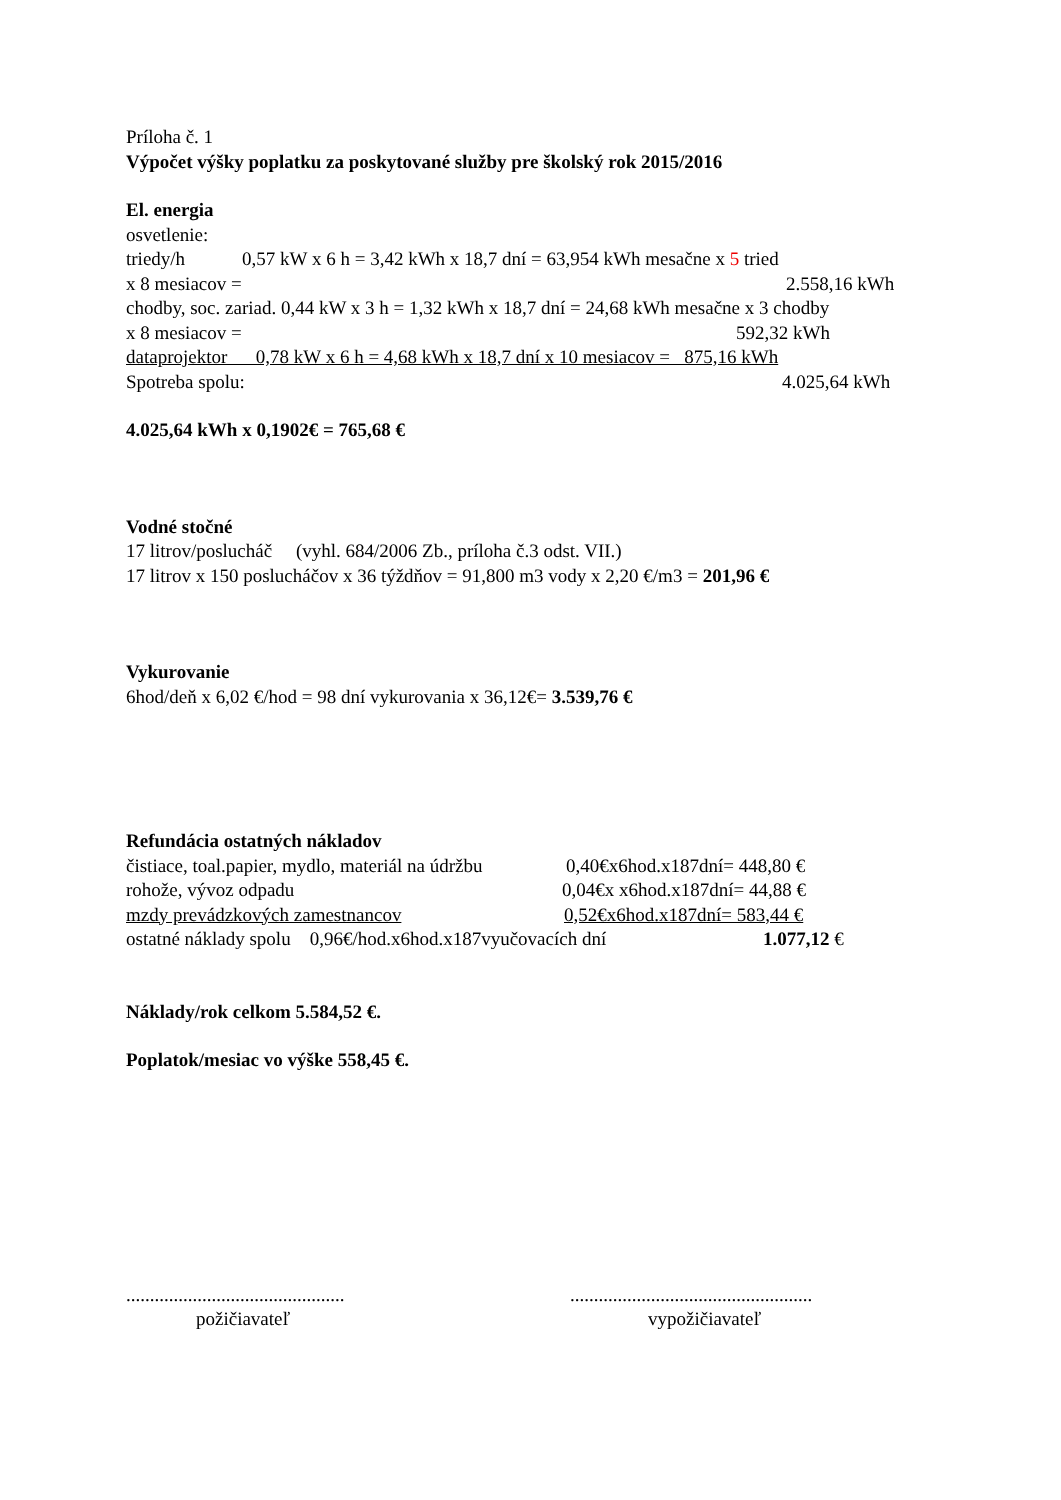Príloha č. 1
Výpočet výšky poplatku za poskytované služby pre školský rok 2015/2016
El. energia
osvetlenie:
triedy/h 0,57 kW x 6 h = 3,42 kWh x 18,7 dní = 63,954 kWh mesačne x 5 tried
x 8 mesiacov = 2.558,16 kWh
chodby, soc. zariad. 0,44 kW x 3 h = 1,32 kWh x 18,7 dní = 24,68 kWh mesačne x 3 chodby
x 8 mesiacov = 592,32 kWh
dataprojektor 0,78 kW x 6 h = 4,68 kWh x 18,7 dní x 10 mesiacov = 875,16 kWh
Spotreba spolu: 4.025,64 kWh
4.025,64 kWh x 0,1902€ = 765,68 €
Vodné stočné
17 litrov/poslucháč (vyhl. 684/2006 Zb., príloha č.3 odst. VII.)
17 litrov x 150 poslucháčov x 36 týždňov = 91,800 m3 vody x 2,20 €/m3 = 201,96 €
Vykurovanie
6hod/deň x 6,02 €/hod = 98 dní vykurovania x 36,12€= 3.539,76 €
Refundácia ostatných nákladov
čistiace, toal.papier, mydlo, materiál na údržbu 0,40€x6hod.x187dní= 448,80 €
rohože, vývoz odpadu 0,04€x x6hod.x187dní= 44,88 €
mzdy prevádzkových zamestnancov 0,52€x6hod.x187dní= 583,44 €
ostatné náklady spolu 0,96€/hod.x6hod.x187vyučovacích dní 1.077,12 €
Náklady/rok celkom 5.584,52 €.
Poplatok/mesiac vo výške 558,45 €.
..............................................
požičiavateľ
...................................................
vypožičiavateľ